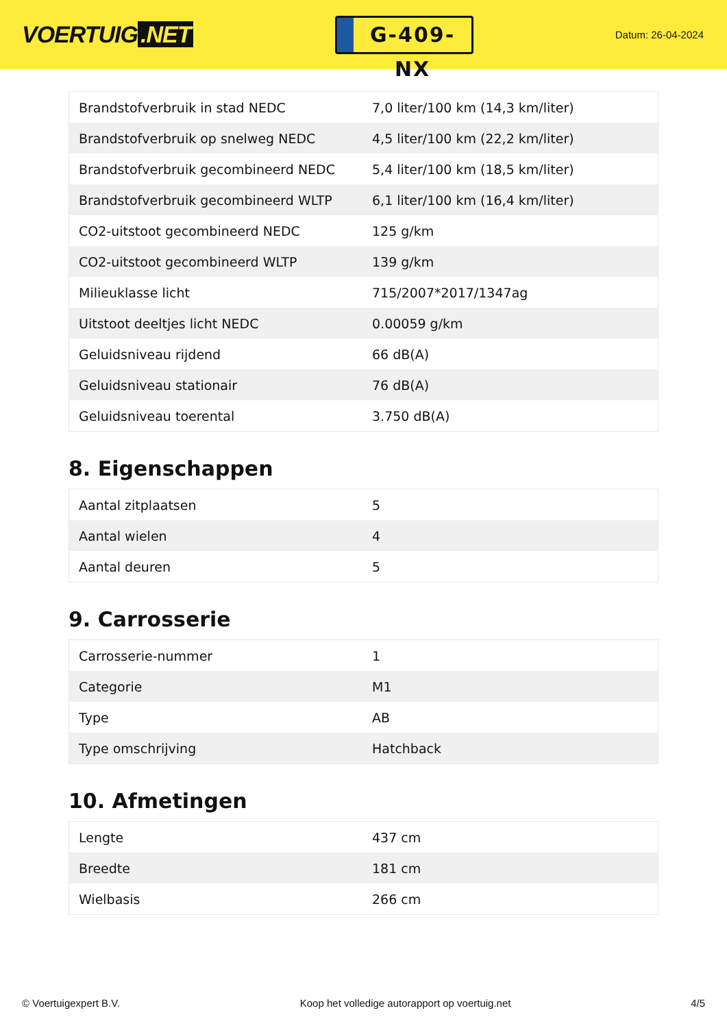VOERTUIG.NET
G-409-NX
Datum: 26-04-2024
| Brandstofverbruik in stad NEDC | 7,0 liter/100 km (14,3 km/liter) |
| Brandstofverbruik op snelweg NEDC | 4,5 liter/100 km (22,2 km/liter) |
| Brandstofverbruik gecombineerd NEDC | 5,4 liter/100 km (18,5 km/liter) |
| Brandstofverbruik gecombineerd WLTP | 6,1 liter/100 km (16,4 km/liter) |
| CO2-uitstoot gecombineerd NEDC | 125 g/km |
| CO2-uitstoot gecombineerd WLTP | 139 g/km |
| Milieuklasse licht | 715/2007*2017/1347ag |
| Uitstoot deeltjes licht NEDC | 0.00059 g/km |
| Geluidsniveau rijdend | 66 dB(A) |
| Geluidsniveau stationair | 76 dB(A) |
| Geluidsniveau toerental | 3.750 dB(A) |
8. Eigenschappen
| Aantal zitplaatsen | 5 |
| Aantal wielen | 4 |
| Aantal deuren | 5 |
9. Carrosserie
| Carrosserie-nummer | 1 |
| Categorie | M1 |
| Type | AB |
| Type omschrijving | Hatchback |
10. Afmetingen
| Lengte | 437 cm |
| Breedte | 181 cm |
| Wielbasis | 266 cm |
© Voertuigexpert B.V. Koop het volledige autorapport op voertuig.net 4/5